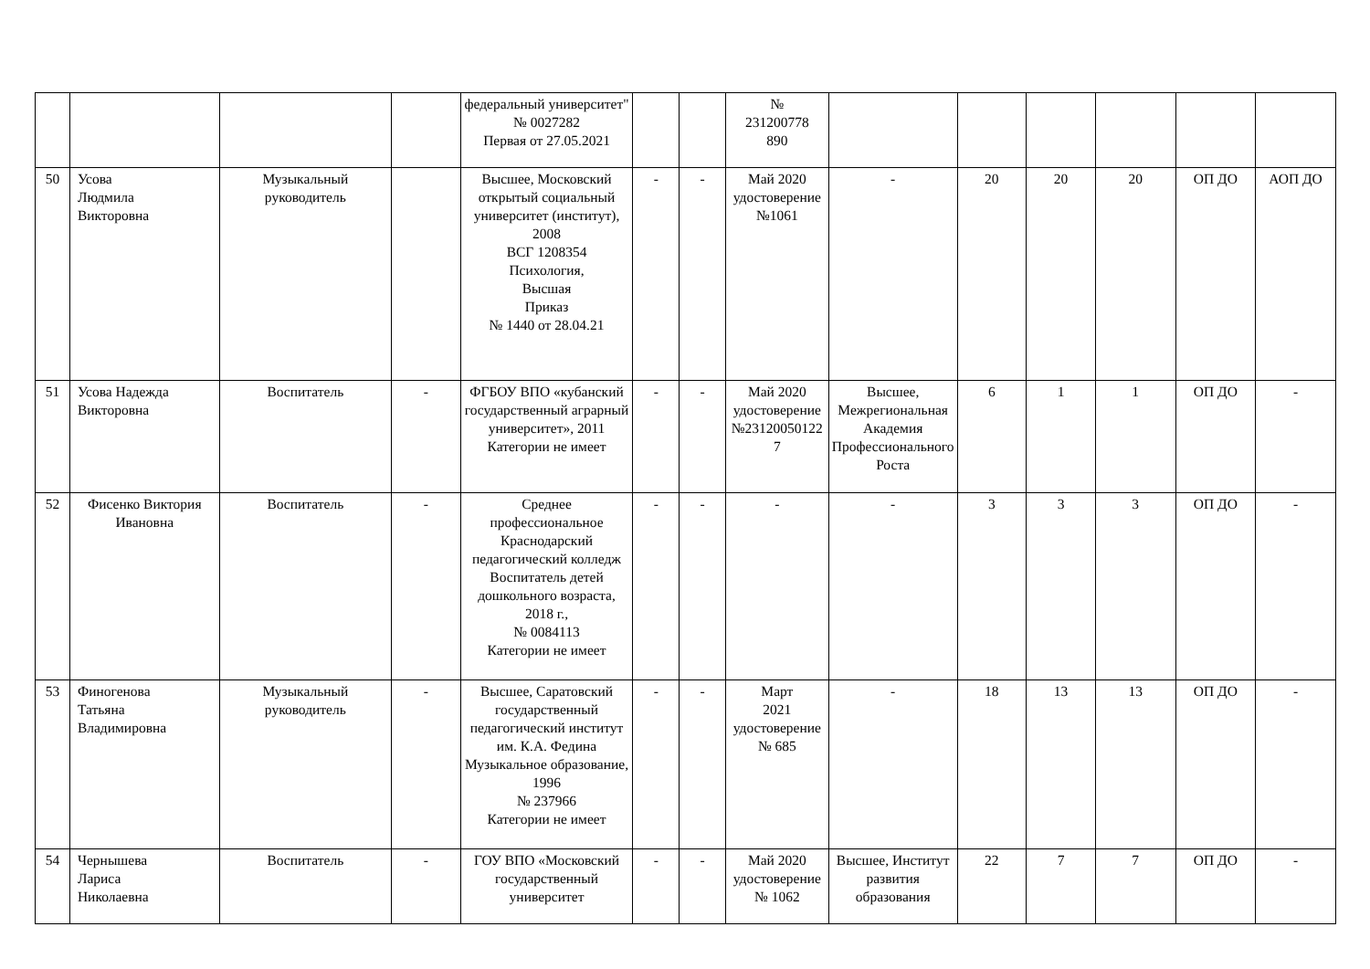| | | | | федеральный университет" № 0027282 Первая от 27.05.2021 | | | № 231200778 890 | | | | | | |
| 50 | Усова Людмила Викторовна | Музыкальный руководитель | | Высшее, Московский открытый социальный университет (институт), 2008 ВСГ 1208354 Психология, Высшая Приказ № 1440 от 28.04.21 | - | - | Май 2020 удостоверение №1061 | - | 20 | 20 | 20 | ОП ДО | АОП ДО |
| 51 | Усова Надежда Викторовна | Воспитатель | - | ФГБОУ ВПО «кубанский государственный аграрный университет», 2011 Категории не имеет | - | - | Май 2020 удостоверение №23120050122 7 | Высшее, Межрегиональная Академия Профессионального Роста | 6 | 1 | 1 | ОП ДО | - |
| 52 | Фисенко Виктория Ивановна | Воспитатель | - | Среднее профессиональное Краснодарский педагогический колледж Воспитатель детей дошкольного возраста, 2018 г., № 0084113 Категории не имеет | - | - | - | - | 3 | 3 | 3 | ОП ДО | - |
| 53 | Финогенова Татьяна Владимировна | Музыкальный руководитель | - | Высшее, Саратовский государственный педагогический институт им. К.А. Федина Музыкальное образование, 1996 № 237966 Категории не имеет | - | - | Март 2021 удостоверение № 685 | - | 18 | 13 | 13 | ОП ДО | - |
| 54 | Чернышева Лариса Николаевна | Воспитатель | - | ГОУ ВПО «Московский государственный университет | - | - | Май 2020 удостоверение № 1062 | Высшее, Институт развития образования | 22 | 7 | 7 | ОП ДО | - |